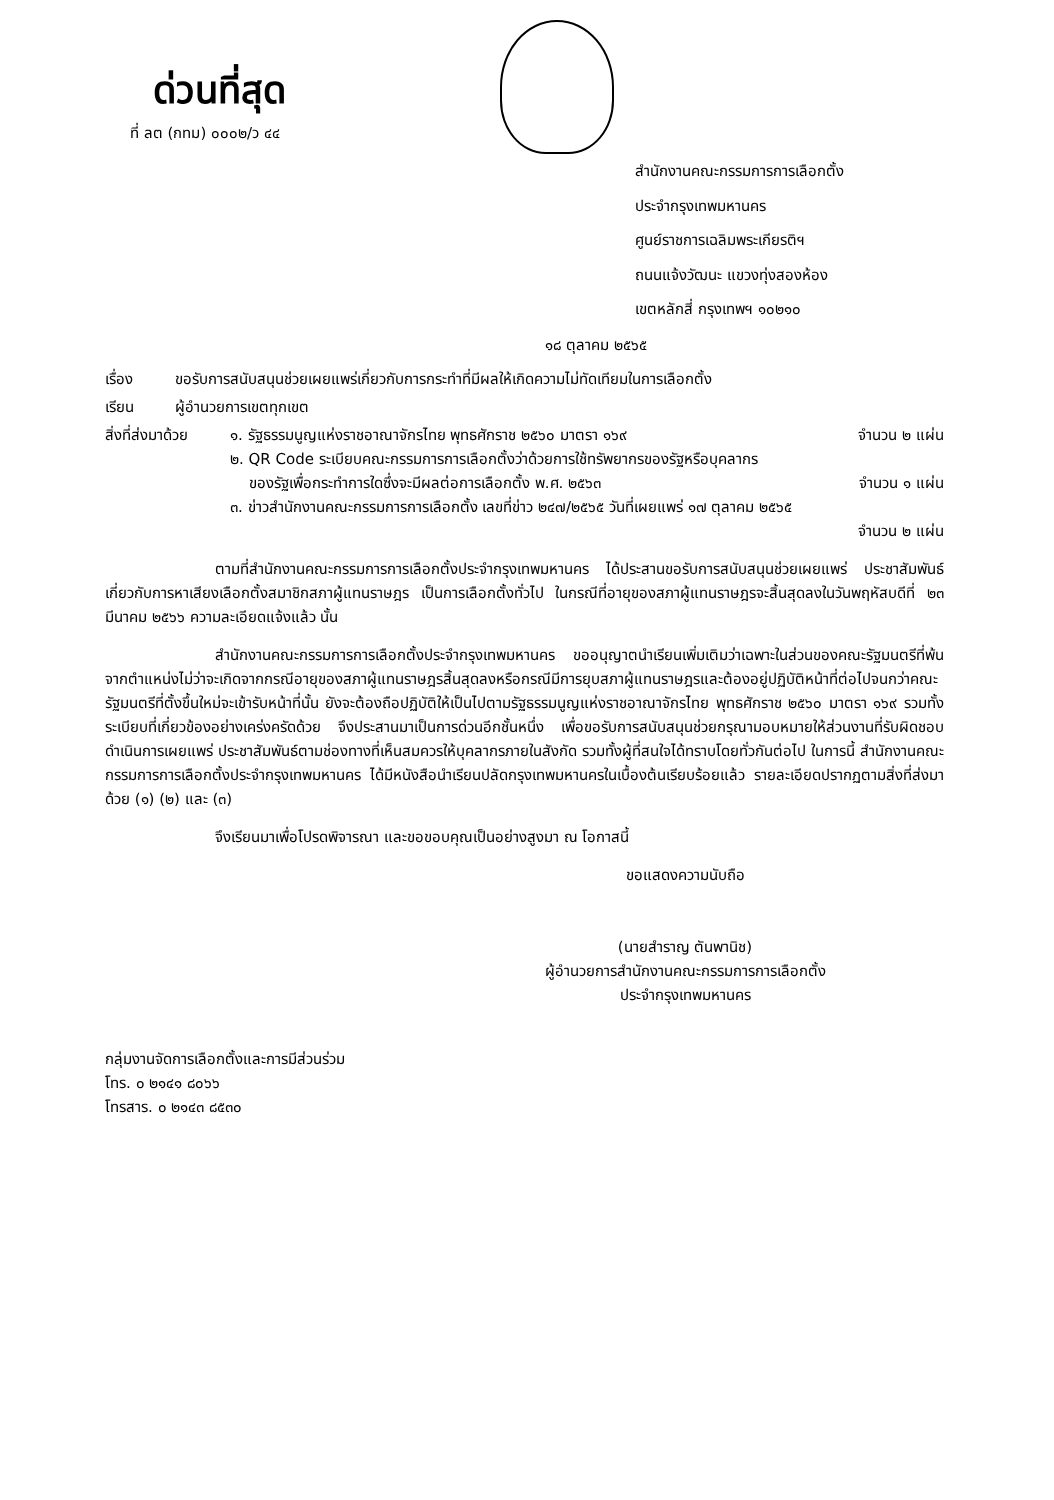ด่วนที่สุด
ที่ ลต (กทม) ๐๐๐๒/ว ๔๔
สำนักงานคณะกรรมการการเลือกตั้ง
ประจำกรุงเทพมหานคร
ศูนย์ราชการเฉลิมพระเกียรติฯ
ถนนแจ้งวัฒนะ แขวงทุ่งสองห้อง
เขตหลักสี่ กรุงเทพฯ ๑๐๒๑๐
๑๘ ตุลาคม ๒๕๖๕
เรื่อง ขอรับการสนับสนุนช่วยเผยแพร่เกี่ยวกับการกระทำที่มีผลให้เกิดความไม่ทัดเทียมในการเลือกตั้ง
เรียน ผู้อำนวยการเขตทุกเขต
สิ่งที่ส่งมาด้วย
๑. รัฐธรรมนูญแห่งราชอาณาจักรไทย พุทธศักราช ๒๕๖๐ มาตรา ๑๖๙ จำนวน ๒ แผ่น
๒. QR Code ระเบียบคณะกรรมการการเลือกตั้งว่าด้วยการใช้ทรัพยากรของรัฐหรือบุคลากร
ของรัฐเพื่อกระทำการใดซึ่งจะมีผลต่อการเลือกตั้ง พ.ศ. ๒๕๖๓ จำนวน ๑ แผ่น
๓. ข่าวสำนักงานคณะกรรมการการเลือกตั้ง เลขที่ข่าว ๒๔๗/๒๕๖๕ วันที่เผยแพร่ ๑๗ ตุลาคม ๒๕๖๕
จำนวน ๒ แผ่น
ตามที่สำนักงานคณะกรรมการการเลือกตั้งประจำกรุงเทพมหานคร ได้ประสานขอรับการสนับสนุนช่วยเผยแพร่ ประชาสัมพันธ์เกี่ยวกับการหาเสียงเลือกตั้งสมาชิกสภาผู้แทนราษฎร เป็นการเลือกตั้งทั่วไป ในกรณีที่อายุของสภาผู้แทนราษฎรจะสิ้นสุดลงในวันพฤหัสบดีที่ ๒๓ มีนาคม ๒๕๖๖ ความละเอียดแจ้งแล้ว นั้น
สำนักงานคณะกรรมการการเลือกตั้งประจำกรุงเทพมหานคร ขออนุญาตนำเรียนเพิ่มเติมว่าเฉพาะในส่วนของคณะรัฐมนตรีที่พ้นจากตำแหน่งไม่ว่าจะเกิดจากกรณีอายุของสภาผู้แทนราษฎรสิ้นสุดลงหรือกรณีมีการยุบสภาผู้แทนราษฎรและต้องอยู่ปฏิบัติหน้าที่ต่อไปจนกว่าคณะรัฐมนตรีที่ตั้งขึ้นใหม่จะเข้ารับหน้าที่นั้น ยังจะต้องถือปฏิบัติให้เป็นไปตามรัฐธรรมนูญแห่งราชอาณาจักรไทย พุทธศักราช ๒๕๖๐ มาตรา ๑๖๙ รวมทั้งระเบียบที่เกี่ยวข้องอย่างเคร่งครัดด้วย จึงประสานมาเป็นการด่วนอีกชั้นหนึ่ง เพื่อขอรับการสนับสนุนช่วยกรุณามอบหมายให้ส่วนงานที่รับผิดชอบดำเนินการเผยแพร่ ประชาสัมพันธ์ตามช่องทางที่เห็นสมควรให้บุคลากรภายในสังกัด รวมทั้งผู้ที่สนใจได้ทราบโดยทั่วกันต่อไป ในการนี้ สำนักงานคณะกรรมการการเลือกตั้งประจำกรุงเทพมหานคร ได้มีหนังสือนำเรียนปลัดกรุงเทพมหานครในเบื้องต้นเรียบร้อยแล้ว รายละเอียดปรากฏตามสิ่งที่ส่งมาด้วย (๑) (๒) และ (๓)
จึงเรียนมาเพื่อโปรดพิจารณา และขอขอบคุณเป็นอย่างสูงมา ณ โอกาสนี้
ขอแสดงความนับถือ
(นายสำราญ ตันพานิช)
ผู้อำนวยการสำนักงานคณะกรรมการการเลือกตั้ง
ประจำกรุงเทพมหานคร
กลุ่มงานจัดการเลือกตั้งและการมีส่วนร่วม
โทร. ๐ ๒๑๔๑ ๘๐๖๖
โทรสาร. ๐ ๒๑๔๓ ๘๕๓๐